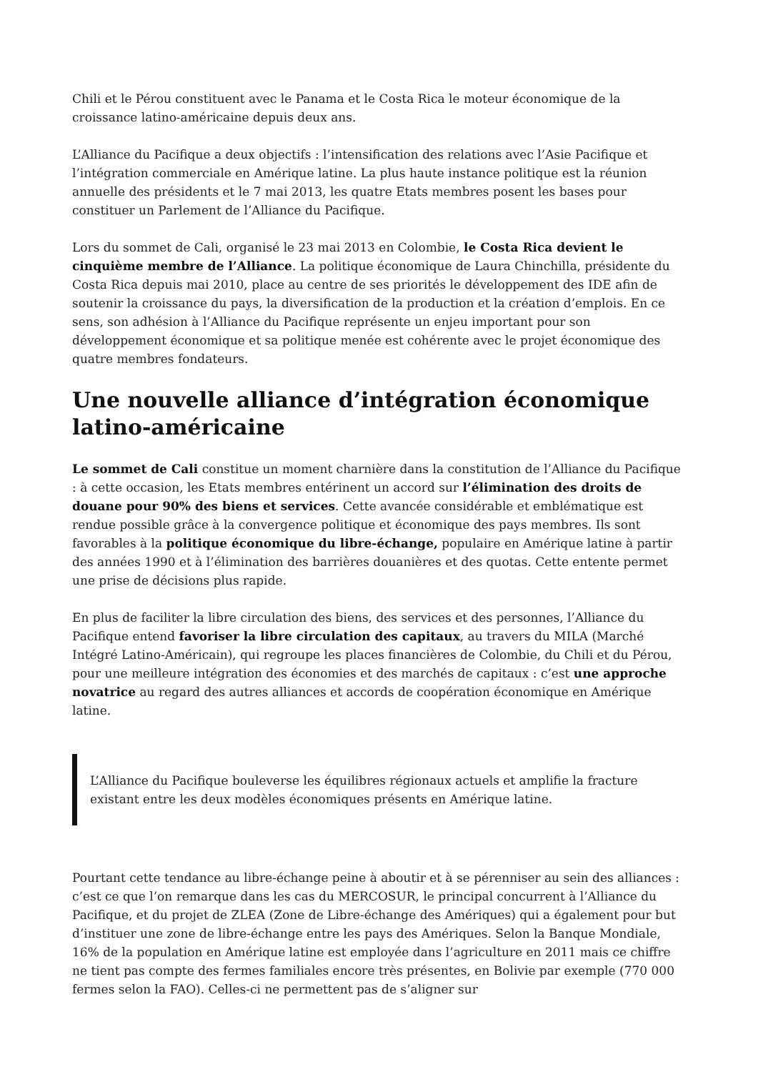Chili et le Pérou constituent avec le Panama et le Costa Rica le moteur économique de la croissance latino-américaine depuis deux ans.
L’Alliance du Pacifique a deux objectifs : l’intensification des relations avec l’Asie Pacifique et l’intégration commerciale en Amérique latine. La plus haute instance politique est la réunion annuelle des présidents et le 7 mai 2013, les quatre Etats membres posent les bases pour constituer un Parlement de l’Alliance du Pacifique.
Lors du sommet de Cali, organisé le 23 mai 2013 en Colombie, le Costa Rica devient le cinquième membre de l’Alliance. La politique économique de Laura Chinchilla, présidente du Costa Rica depuis mai 2010, place au centre de ses priorités le développement des IDE afin de soutenir la croissance du pays, la diversification de la production et la création d’emplois. En ce sens, son adhésion à l’Alliance du Pacifique représente un enjeu important pour son développement économique et sa politique menée est cohérente avec le projet économique des quatre membres fondateurs.
Une nouvelle alliance d’intégration économique latino-américaine
Le sommet de Cali constitue un moment charnière dans la constitution de l’Alliance du Pacifique : à cette occasion, les Etats membres entérinent un accord sur l’élimination des droits de douane pour 90% des biens et services. Cette avancée considérable et emblématique est rendue possible grâce à la convergence politique et économique des pays membres. Ils sont favorables à la politique économique du libre-échange, populaire en Amérique latine à partir des années 1990 et à l’élimination des barrières douanières et des quotas. Cette entente permet une prise de décisions plus rapide.
En plus de faciliter la libre circulation des biens, des services et des personnes, l’Alliance du Pacifique entend favoriser la libre circulation des capitaux, au travers du MILA (Marché Intégré Latino-Américain), qui regroupe les places financières de Colombie, du Chili et du Pérou, pour une meilleure intégration des économies et des marchés de capitaux : c’est une approche novatrice au regard des autres alliances et accords de coopération économique en Amérique latine.
L’Alliance du Pacifique bouleverse les équilibres régionaux actuels et amplifie la fracture existant entre les deux modèles économiques présents en Amérique latine.
Pourtant cette tendance au libre-échange peine à aboutir et à se pérenniser au sein des alliances : c’est ce que l’on remarque dans les cas du MERCOSUR, le principal concurrent à l’Alliance du Pacifique, et du projet de ZLEA (Zone de Libre-échange des Amériques) qui a également pour but d’instituer une zone de libre-échange entre les pays des Amériques. Selon la Banque Mondiale, 16% de la population en Amérique latine est employée dans l’agriculture en 2011 mais ce chiffre ne tient pas compte des fermes familiales encore très présentes, en Bolivie par exemple (770 000 fermes selon la FAO). Celles-ci ne permettent pas de s’aligner sur